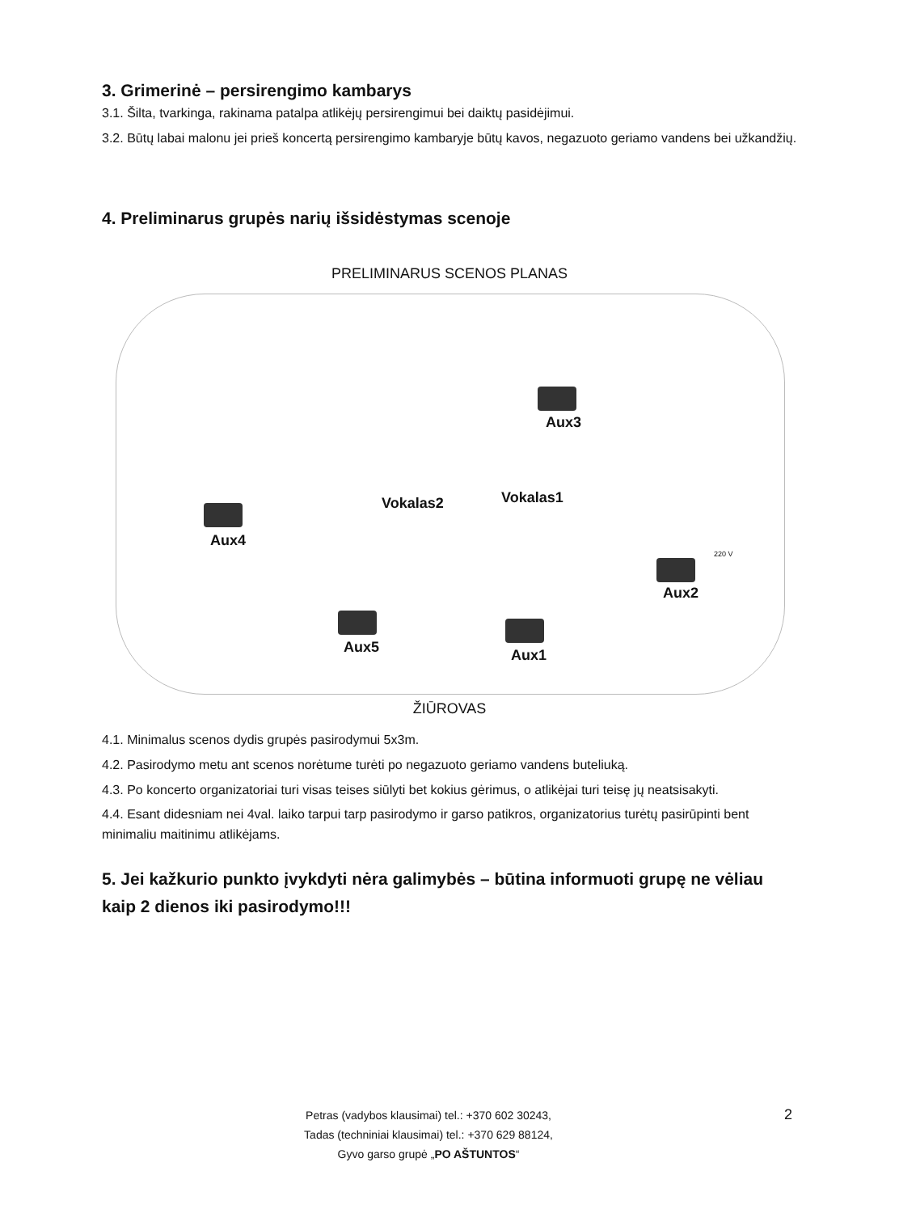3. Grimerinė – persirengimo kambarys
3.1. Šilta, tvarkinga, rakinama patalpa atlikėjų persirengimui bei daiktų pasidėjimui.
3.2. Būtų labai malonu jei prieš koncertą persirengimo kambaryje būtų kavos, negazuoto geriamo vandens bei užkandžių.
4. Preliminarus grupės narių išsidėstymas scenoje
PRELIMINARUS SCENOS PLANAS
Aux4
Aux3
Aux2
Aux5 Aux1
Vokalas2 Vokalas1
220 V
ŽIŪROVAS
4.1. Minimalus scenos dydis grupės pasirodymui 5x3m.
4.2. Pasirodymo metu ant scenos norėtume turėti po negazuoto geriamo vandens buteliuką.
4.3. Po koncerto organizatoriai turi visas teises siūlyti bet kokius gėrimus, o atlikėjai turi teisę jų neatsisakyti.
4.4. Esant didesniam nei 4val. laiko tarpui tarp pasirodymo ir garso patikros, organizatorius turėtų pasirūpinti bent minimaliu maitinimu atlikėjams.
5. Jei kažkurio punkto įvykdyti nėra galimybės – būtina informuoti grupę ne vėliau kaip 2 dienos iki pasirodymo!!!
Petras (vadybos klausimai) tel.: +370 602 30243,
Tadas (techniniai klausimai) tel.: +370 629 88124,
Gyvo garso grupė „PO AŠTUNTOS“
2